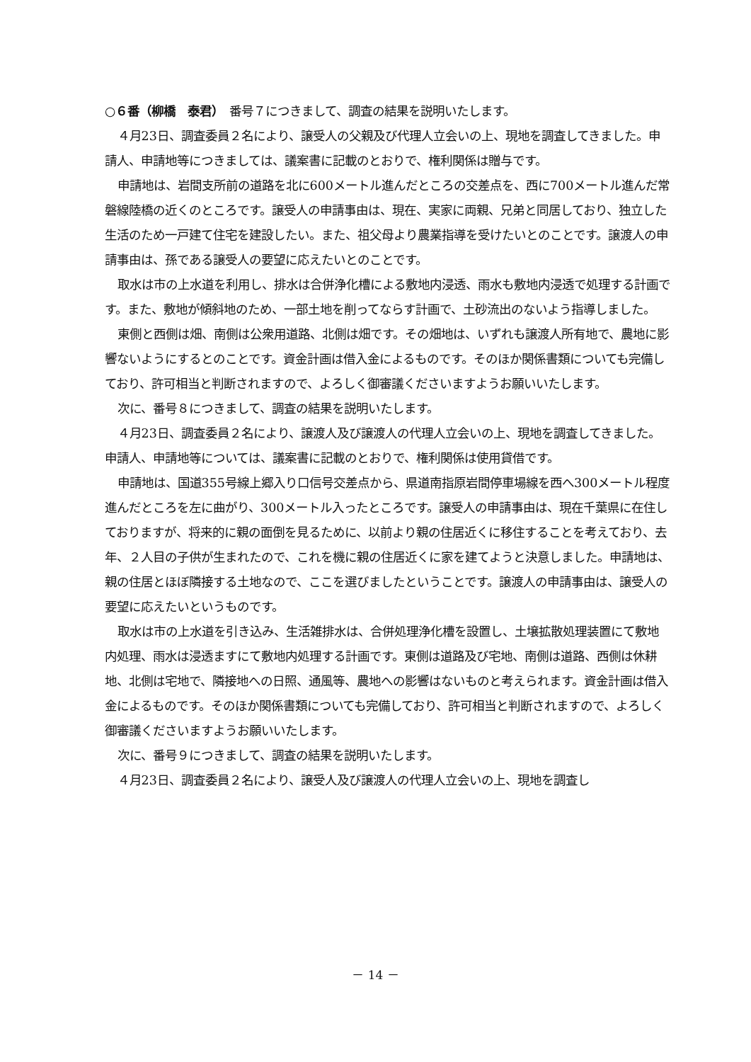○６番（柳橋　泰君）　番号７につきまして、調査の結果を説明いたします。
４月23日、調査委員２名により、譲受人の父親及び代理人立会いの上、現地を調査してきました。申請人、申請地等につきましては、議案書に記載のとおりで、権利関係は贈与です。
申請地は、岩間支所前の道路を北に600メートル進んだところの交差点を、西に700メートル進んだ常磐線陸橋の近くのところです。譲受人の申請事由は、現在、実家に両親、兄弟と同居しており、独立した生活のため一戸建て住宅を建設したい。また、祖父母より農業指導を受けたいとのことです。譲渡人の申請事由は、孫である譲受人の要望に応えたいとのことです。
取水は市の上水道を利用し、排水は合併浄化槽による敷地内浸透、雨水も敷地内浸透で処理する計画です。また、敷地が傾斜地のため、一部土地を削ってならす計画で、土砂流出のないよう指導しました。
東側と西側は畑、南側は公衆用道路、北側は畑です。その畑地は、いずれも譲渡人所有地で、農地に影響ないようにするとのことです。資金計画は借入金によるものです。そのほか関係書類についても完備しており、許可相当と判断されますので、よろしく御審議くださいますようお願いいたします。
次に、番号８につきまして、調査の結果を説明いたします。
４月23日、調査委員２名により、譲渡人及び譲渡人の代理人立会いの上、現地を調査してきました。申請人、申請地等については、議案書に記載のとおりで、権利関係は使用貸借です。
申請地は、国道355号線上郷入り口信号交差点から、県道南指原岩間停車場線を西へ300メートル程度進んだところを左に曲がり、300メートル入ったところです。譲受人の申請事由は、現在千葉県に在住しておりますが、将来的に親の面倒を見るために、以前より親の住居近くに移住することを考えており、去年、２人目の子供が生まれたので、これを機に親の住居近くに家を建てようと決意しました。申請地は、親の住居とほぼ隣接する土地なので、ここを選びましたということです。譲渡人の申請事由は、譲受人の要望に応えたいというものです。
取水は市の上水道を引き込み、生活雑排水は、合併処理浄化槽を設置し、土壌拡散処理装置にて敷地内処理、雨水は浸透ますにて敷地内処理する計画です。東側は道路及び宅地、南側は道路、西側は休耕地、北側は宅地で、隣接地への日照、通風等、農地への影響はないものと考えられます。資金計画は借入金によるものです。そのほか関係書類についても完備しており、許可相当と判断されますので、よろしく御審議くださいますようお願いいたします。
次に、番号９につきまして、調査の結果を説明いたします。
４月23日、調査委員２名により、譲受人及び譲渡人の代理人立会いの上、現地を調査し
－ 14 －